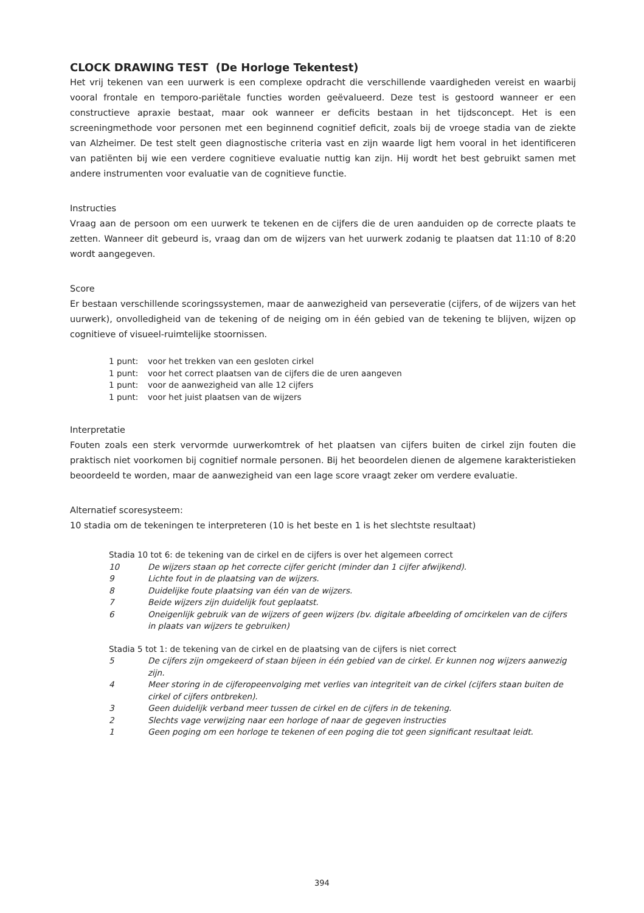CLOCK DRAWING TEST (De Horloge Tekentest)
Het vrij tekenen van een uurwerk is een complexe opdracht die verschillende vaardigheden vereist en waarbij vooral frontale en temporo-pariëtale functies worden geëvalueerd. Deze test is gestoord wanneer er een constructieve apraxie bestaat, maar ook wanneer er deficits bestaan in het tijdsconcept. Het is een screeningmethode voor personen met een beginnend cognitief deficit, zoals bij de vroege stadia van de ziekte van Alzheimer. De test stelt geen diagnostische criteria vast en zijn waarde ligt hem vooral in het identificeren van patiënten bij wie een verdere cognitieve evaluatie nuttig kan zijn. Hij wordt het best gebruikt samen met andere instrumenten voor evaluatie van de cognitieve functie.
Instructies
Vraag aan de persoon om een uurwerk te tekenen en de cijfers die de uren aanduiden op de correcte plaats te zetten. Wanneer dit gebeurd is, vraag dan om de wijzers van het uurwerk zodanig te plaatsen dat 11:10 of 8:20 wordt aangegeven.
Score
Er bestaan verschillende scoringssystemen, maar de aanwezigheid van perseveratie (cijfers, of de wijzers van het uurwerk), onvolledigheid van de tekening of de neiging om in één gebied van de tekening te blijven, wijzen op cognitieve of visueel-ruimtelijke stoornissen.
1 punt: voor het trekken van een gesloten cirkel
1 punt: voor het correct plaatsen van de cijfers die de uren aangeven
1 punt: voor de aanwezigheid van alle 12 cijfers
1 punt: voor het juist plaatsen van de wijzers
Interpretatie
Fouten zoals een sterk vervormde uurwerkomtrek of het plaatsen van cijfers buiten de cirkel zijn fouten die praktisch niet voorkomen bij cognitief normale personen. Bij het beoordelen dienen de algemene karakteristieken beoordeeld te worden, maar de aanwezigheid van een lage score vraagt zeker om verdere evaluatie.
Alternatief scoresysteem:
10 stadia om de tekeningen te interpreteren (10 is het beste en 1 is het slechtste resultaat)
Stadia 10 tot 6: de tekening van de cirkel en de cijfers is over het algemeen correct
10 De wijzers staan op het correcte cijfer gericht (minder dan 1 cijfer afwijkend).
9 Lichte fout in de plaatsing van de wijzers.
8 Duidelijke foute plaatsing van één van de wijzers.
7 Beide wijzers zijn duidelijk fout geplaatst.
6 Oneigenlijk gebruik van de wijzers of geen wijzers (bv. digitale afbeelding of omcirkelen van de cijfers in plaats van wijzers te gebruiken)
Stadia 5 tot 1: de tekening van de cirkel en de plaatsing van de cijfers is niet correct
5 De cijfers zijn omgekeerd of staan bijeen in één gebied van de cirkel. Er kunnen nog wijzers aanwezig zijn.
4 Meer storing in de cijferopeenvolging met verlies van integriteit van de cirkel (cijfers staan buiten de cirkel of cijfers ontbreken).
3 Geen duidelijk verband meer tussen de cirkel en de cijfers in de tekening.
2 Slechts vage verwijzing naar een horloge of naar de gegeven instructies
1 Geen poging om een horloge te tekenen of een poging die tot geen significant resultaat leidt.
394